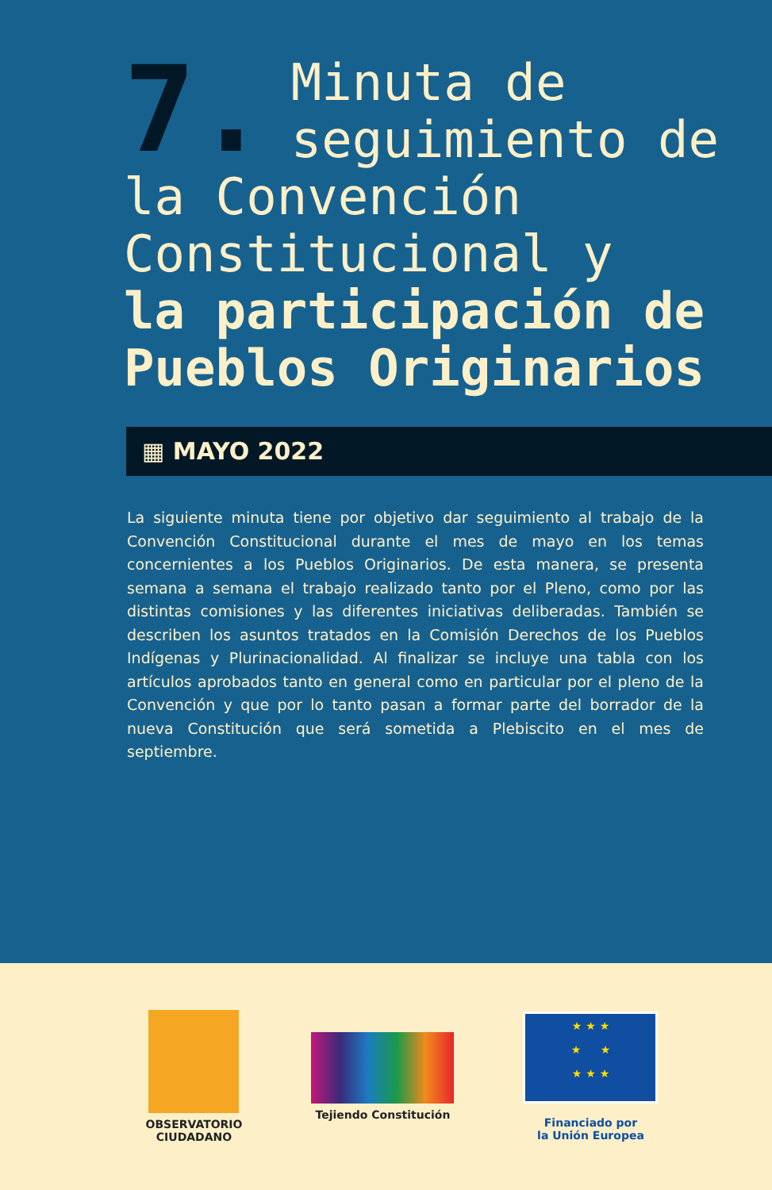7. Minuta de seguimiento de la Convención Constitucional y
la participación de Pueblos Originarios
▦ MAYO 2022
La siguiente minuta tiene por objetivo dar seguimiento al trabajo de la Convención Constitucional durante el mes de mayo en los temas concernientes a los Pueblos Originarios. De esta manera, se presenta semana a semana el trabajo realizado tanto por el Pleno, como por las distintas comisiones y las diferentes iniciativas deliberadas. También se describen los asuntos tratados en la Comisión Derechos de los Pueblos Indígenas y Plurinacionalidad. Al finalizar se incluye una tabla con los artículos aprobados tanto en general como en particular por el pleno de la Convención y que por lo tanto pasan a formar parte del borrador de la nueva Constitución que será sometida a Plebiscito en el mes de septiembre.
OBSERVATORIO
CIUDADANO
Tejiendo Constitución
★ ★ ★
★ ★
★ ★ ★
Financiado por
la Unión Europea